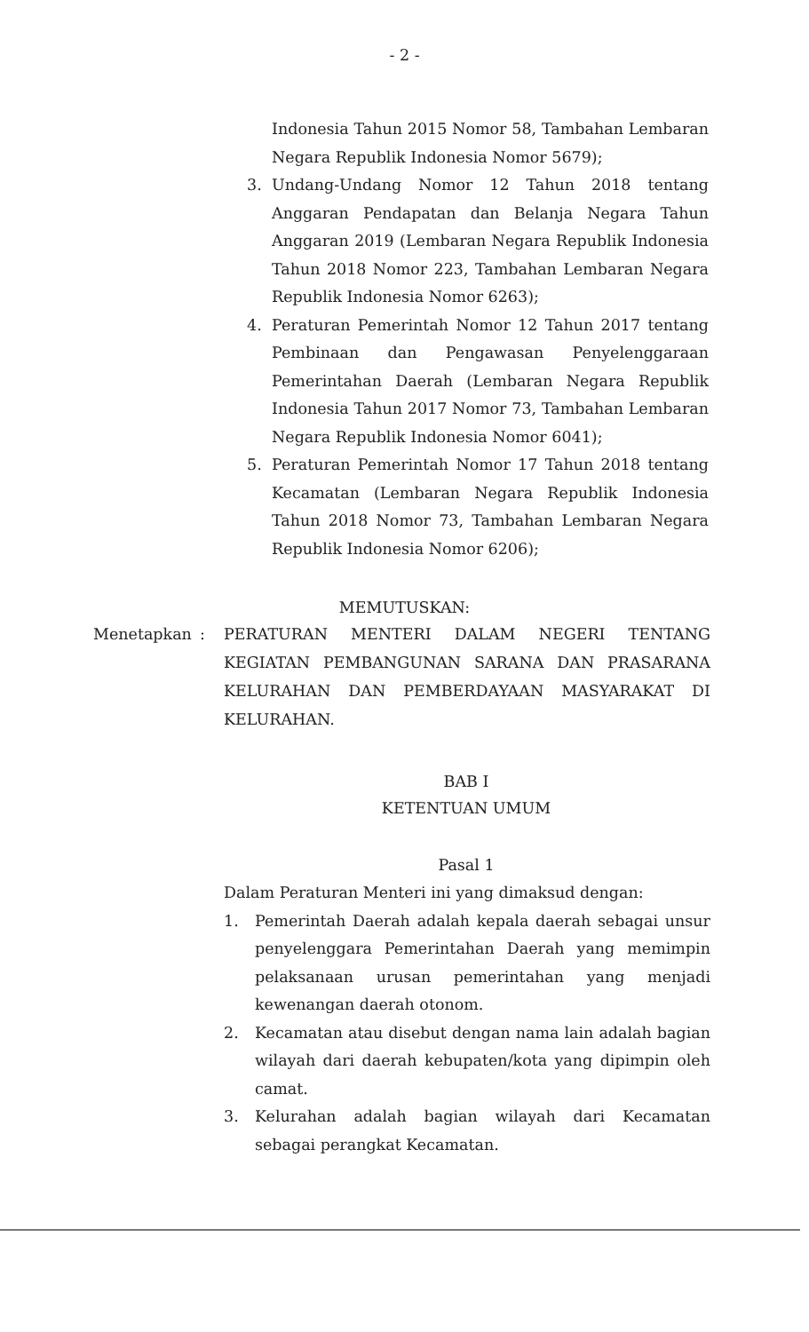- 2 -
Indonesia Tahun 2015 Nomor 58, Tambahan Lembaran Negara Republik Indonesia Nomor 5679);
3. Undang-Undang Nomor 12 Tahun 2018 tentang Anggaran Pendapatan dan Belanja Negara Tahun Anggaran 2019 (Lembaran Negara Republik Indonesia Tahun 2018 Nomor 223, Tambahan Lembaran Negara Republik Indonesia Nomor 6263);
4. Peraturan Pemerintah Nomor 12 Tahun 2017 tentang Pembinaan dan Pengawasan Penyelenggaraan Pemerintahan Daerah (Lembaran Negara Republik Indonesia Tahun 2017 Nomor 73, Tambahan Lembaran Negara Republik Indonesia Nomor 6041);
5. Peraturan Pemerintah Nomor 17 Tahun 2018 tentang Kecamatan (Lembaran Negara Republik Indonesia Tahun 2018 Nomor 73, Tambahan Lembaran Negara Republik Indonesia Nomor 6206);
MEMUTUSKAN:
Menetapkan: PERATURAN MENTERI DALAM NEGERI TENTANG KEGIATAN PEMBANGUNAN SARANA DAN PRASARANA KELURAHAN DAN PEMBERDAYAAN MASYARAKAT DI KELURAHAN.
BAB I
KETENTUAN UMUM
Pasal 1
Dalam Peraturan Menteri ini yang dimaksud dengan:
1. Pemerintah Daerah adalah kepala daerah sebagai unsur penyelenggara Pemerintahan Daerah yang memimpin pelaksanaan urusan pemerintahan yang menjadi kewenangan daerah otonom.
2. Kecamatan atau disebut dengan nama lain adalah bagian wilayah dari daerah kebupaten/kota yang dipimpin oleh camat.
3. Kelurahan adalah bagian wilayah dari Kecamatan sebagai perangkat Kecamatan.